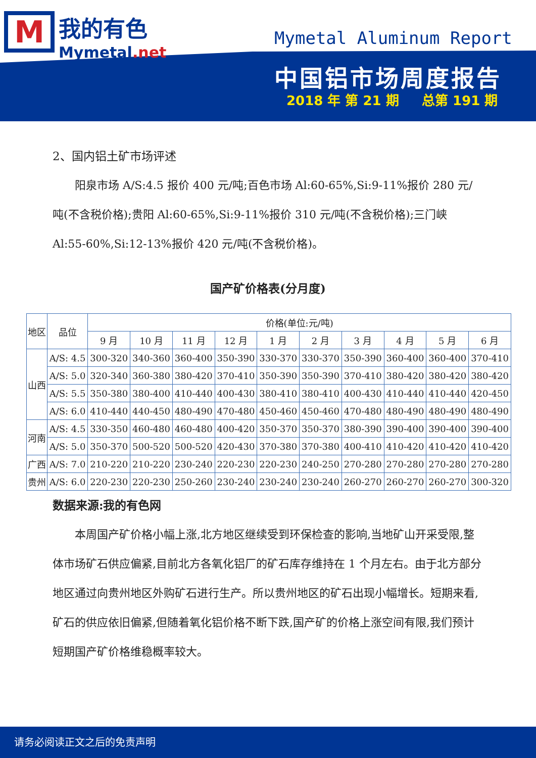M我的有色
Mymetal.net
Mymetal Aluminum Report
中国铝市场周度报告
2018 年 第 21 期 总第 191 期
2、国内铝土矿市场评述
阳泉市场 A/S:4.5 报价 400 元/吨;百色市场 Al:60-65%,Si:9-11%报价 280 元/吨(不含税价格);贵阳 Al:60-65%,Si:9-11%报价 310 元/吨(不含税价格);三门峡 Al:55-60%,Si:12-13%报价 420 元/吨(不含税价格)。
国产矿价格表(分月度)
| 地区 | 品位 | 价格(单位:元/吨) | | | | | | | | | |
| --- | --- | --- | --- | --- | --- | --- | --- | --- | --- | --- | --- |
| | | 9 月 | 10 月 | 11 月 | 12 月 | 1 月 | 2 月 | 3 月 | 4 月 | 5 月 | 6 月 |
| 山西 | A/S: 4.5 | 300-320 | 340-360 | 360-400 | 350-390 | 330-370 | 330-370 | 350-390 | 360-400 | 360-400 | 370-410 |
| | A/S: 5.0 | 320-340 | 360-380 | 380-420 | 370-410 | 350-390 | 350-390 | 370-410 | 380-420 | 380-420 | 380-420 |
| | A/S: 5.5 | 350-380 | 380-400 | 410-440 | 400-430 | 380-410 | 380-410 | 400-430 | 410-440 | 410-440 | 420-450 |
| | A/S: 6.0 | 410-440 | 440-450 | 480-490 | 470-480 | 450-460 | 450-460 | 470-480 | 480-490 | 480-490 | 480-490 |
| 河南 | A/S: 4.5 | 330-350 | 460-480 | 460-480 | 400-420 | 350-370 | 350-370 | 380-390 | 390-400 | 390-400 | 390-400 |
| | A/S: 5.0 | 350-370 | 500-520 | 500-520 | 420-430 | 370-380 | 370-380 | 400-410 | 410-420 | 410-420 | 410-420 |
| 广西 | A/S: 7.0 | 210-220 | 210-220 | 230-240 | 220-230 | 220-230 | 240-250 | 270-280 | 270-280 | 270-280 | 270-280 |
| 贵州 | A/S: 6.0 | 220-230 | 220-230 | 250-260 | 230-240 | 230-240 | 230-240 | 260-270 | 260-270 | 260-270 | 300-320 |
数据来源:我的有色网
本周国产矿价格小幅上涨,北方地区继续受到环保检查的影响,当地矿山开采受限,整体市场矿石供应偏紧,目前北方各氧化铝厂的矿石库存维持在 1 个月左右。由于北方部分地区通过向贵州地区外购矿石进行生产。所以贵州地区的矿石出现小幅增长。短期来看,矿石的供应依旧偏紧,但随着氧化铝价格不断下跌,国产矿的价格上涨空间有限,我们预计短期国产矿价格维稳概率较大。
请务必阅读正文之后的免责声明